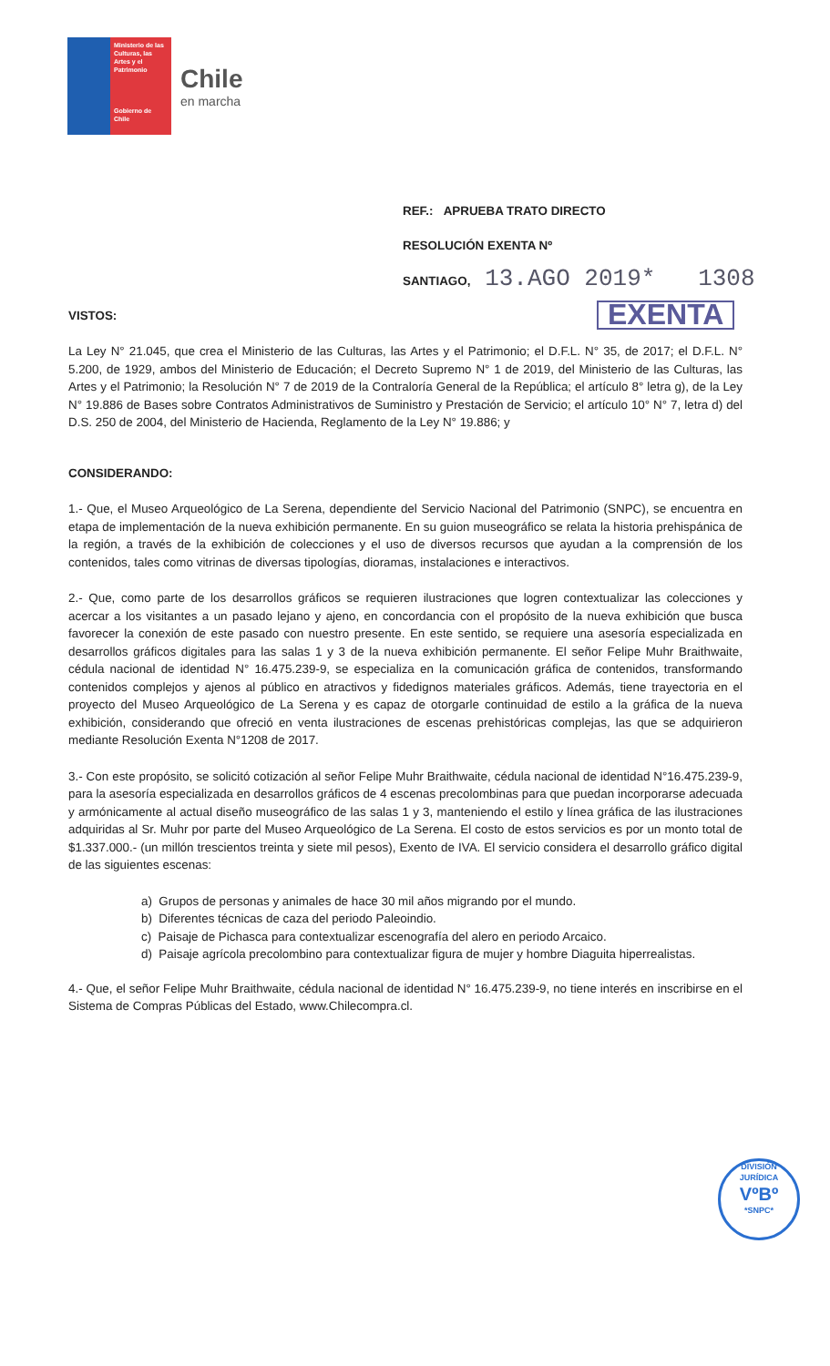Ministerio de las Culturas, las Artes y el Patrimonio
Gobierno de Chile
Chile
en marcha
REF.: APRUEBA TRATO DIRECTO
RESOLUCIÓN EXENTA Nº
SANTIAGO, 13.AGO 2019* 1308
EXENTA
VISTOS:
La Ley N° 21.045, que crea el Ministerio de las Culturas, las Artes y el Patrimonio; el D.F.L. N° 35, de 2017; el D.F.L. N° 5.200, de 1929, ambos del Ministerio de Educación; el Decreto Supremo N° 1 de 2019, del Ministerio de las Culturas, las Artes y el Patrimonio; la Resolución N° 7 de 2019 de la Contraloría General de la República; el artículo 8° letra g), de la Ley N° 19.886 de Bases sobre Contratos Administrativos de Suministro y Prestación de Servicio; el artículo 10° N° 7, letra d) del D.S. 250 de 2004, del Ministerio de Hacienda, Reglamento de la Ley N° 19.886; y
CONSIDERANDO:
1.- Que, el Museo Arqueológico de La Serena, dependiente del Servicio Nacional del Patrimonio (SNPC), se encuentra en etapa de implementación de la nueva exhibición permanente. En su guion museográfico se relata la historia prehispánica de la región, a través de la exhibición de colecciones y el uso de diversos recursos que ayudan a la comprensión de los contenidos, tales como vitrinas de diversas tipologías, dioramas, instalaciones e interactivos.
2.- Que, como parte de los desarrollos gráficos se requieren ilustraciones que logren contextualizar las colecciones y acercar a los visitantes a un pasado lejano y ajeno, en concordancia con el propósito de la nueva exhibición que busca favorecer la conexión de este pasado con nuestro presente. En este sentido, se requiere una asesoría especializada en desarrollos gráficos digitales para las salas 1 y 3 de la nueva exhibición permanente. El señor Felipe Muhr Braithwaite, cédula nacional de identidad N° 16.475.239-9, se especializa en la comunicación gráfica de contenidos, transformando contenidos complejos y ajenos al público en atractivos y fidedignos materiales gráficos. Además, tiene trayectoria en el proyecto del Museo Arqueológico de La Serena y es capaz de otorgarle continuidad de estilo a la gráfica de la nueva exhibición, considerando que ofreció en venta ilustraciones de escenas prehistóricas complejas, las que se adquirieron mediante Resolución Exenta N°1208 de 2017.
3.- Con este propósito, se solicitó cotización al señor Felipe Muhr Braithwaite, cédula nacional de identidad N°16.475.239-9, para la asesoría especializada en desarrollos gráficos de 4 escenas precolombinas para que puedan incorporarse adecuada y armónicamente al actual diseño museográfico de las salas 1 y 3, manteniendo el estilo y línea gráfica de las ilustraciones adquiridas al Sr. Muhr por parte del Museo Arqueológico de La Serena. El costo de estos servicios es por un monto total de $1.337.000.- (un millón trescientos treinta y siete mil pesos), Exento de IVA. El servicio considera el desarrollo gráfico digital de las siguientes escenas:
a) Grupos de personas y animales de hace 30 mil años migrando por el mundo.
b) Diferentes técnicas de caza del periodo Paleoindio.
c) Paisaje de Pichasca para contextualizar escenografía del alero en periodo Arcaico.
d) Paisaje agrícola precolombino para contextualizar figura de mujer y hombre Diaguita hiperrealistas.
4.- Que, el señor Felipe Muhr Braithwaite, cédula nacional de identidad N° 16.475.239-9, no tiene interés en inscribirse en el Sistema de Compras Públicas del Estado, www.Chilecompra.cl.
DIVISIÓN JURÍDICA
VºBº
*SNPC*